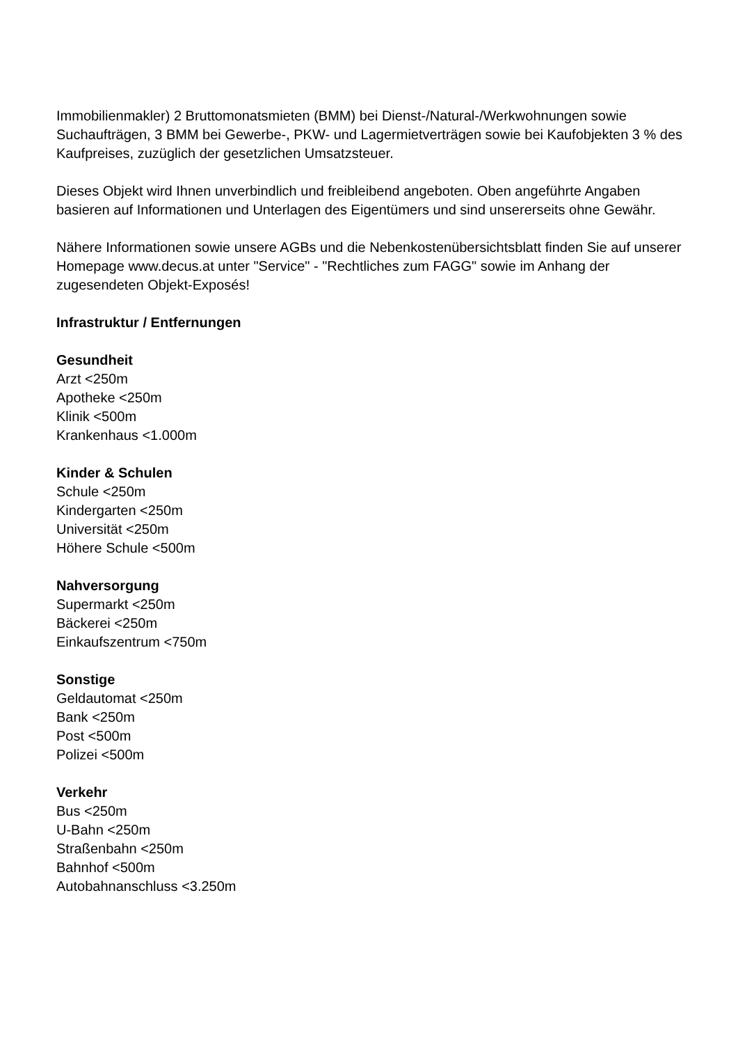Immobilienmakler) 2 Bruttomonatsmieten (BMM) bei Dienst-/Natural-/Werkwohnungen sowie Suchaufträgen, 3 BMM bei Gewerbe-, PKW- und Lagermietverträgen sowie bei Kaufobjekten 3 % des Kaufpreises, zuzüglich der gesetzlichen Umsatzsteuer.
Dieses Objekt wird Ihnen unverbindlich und freibleibend angeboten. Oben angeführte Angaben basieren auf Informationen und Unterlagen des Eigentümers und sind unsererseits ohne Gewähr.
Nähere Informationen sowie unsere AGBs und die Nebenkostenübersichtsblatt finden Sie auf unserer Homepage www.decus.at unter "Service" - "Rechtliches zum FAGG" sowie im Anhang der zugesendeten Objekt-Exposés!
Infrastruktur / Entfernungen
Gesundheit
Arzt <250m
Apotheke <250m
Klinik <500m
Krankenhaus <1.000m
Kinder & Schulen
Schule <250m
Kindergarten <250m
Universität <250m
Höhere Schule <500m
Nahversorgung
Supermarkt <250m
Bäckerei <250m
Einkaufszentrum <750m
Sonstige
Geldautomat <250m
Bank <250m
Post <500m
Polizei <500m
Verkehr
Bus <250m
U-Bahn <250m
Straßenbahn <250m
Bahnhof <500m
Autobahnanschluss <3.250m